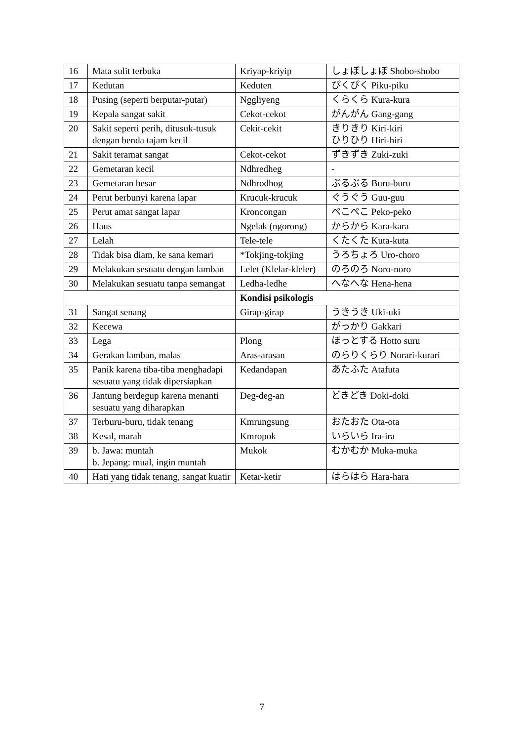| 16 | Mata sulit terbuka | Kriyap-kriyip | しょぼしょぼ Shobo-shobo |
| 17 | Kedutan | Keduten | ぴくぴく Piku-piku |
| 18 | Pusing (seperti berputar-putar) | Nggliyeng | くらくら Kura-kura |
| 19 | Kepala sangat sakit | Cekot-cekot | がんがん Gang-gang |
| 20 | Sakit seperti perih, ditusuk-tusuk dengan benda tajam kecil | Cekit-cekit | きりきり Kiri-kiri ひりひり Hiri-hiri |
| 21 | Sakit teramat sangat | Cekot-cekot | ずきずき Zuki-zuki |
| 22 | Gemetaran kecil | Ndhredheg | - |
| 23 | Gemetaran besar | Ndhrodhog | ぶるぶる Buru-buru |
| 24 | Perut berbunyi karena lapar | Krucuk-krucuk | ぐうぐう Guu-guu |
| 25 | Perut amat sangat lapar | Kroncongan | ぺこぺこ Peko-peko |
| 26 | Haus | Ngelak (ngorong) | からから Kara-kara |
| 27 | Lelah | Tele-tele | くたくた Kuta-kuta |
| 28 | Tidak bisa diam, ke sana kemari | *Tokjing-tokjing | うろちょろ Uro-choro |
| 29 | Melakukan sesuatu dengan lamban | Lelet (Klelar-kleler) | のろのろ Noro-noro |
| 30 | Melakukan sesuatu tanpa semangat | Ledha-ledhe | へなへな Hena-hena |
| | | Kondisi psikologis | |
| 31 | Sangat senang | Girap-girap | うきうき Uki-uki |
| 32 | Kecewa | | がっかり Gakkari |
| 33 | Lega | Plong | ほっとする Hotto suru |
| 34 | Gerakan lamban, malas | Aras-arasan | のらりくらり Norari-kurari |
| 35 | Panik karena tiba-tiba menghadapi sesuatu yang tidak dipersiapkan | Kedandapan | あたふた Atafuta |
| 36 | Jantung berdegup karena menanti sesuatu yang diharapkan | Deg-deg-an | どきどき Doki-doki |
| 37 | Terburu-buru, tidak tenang | Kmrungsung | おたおた Ota-ota |
| 38 | Kesal, marah | Kmropok | いらいら Ira-ira |
| 39 | b. Jawa: muntah b. Jepang: mual, ingin muntah | Mukok | むかむか Muka-muka |
| 40 | Hati yang tidak tenang, sangat kuatir | Ketar-ketir | はらはら Hara-hara |
7